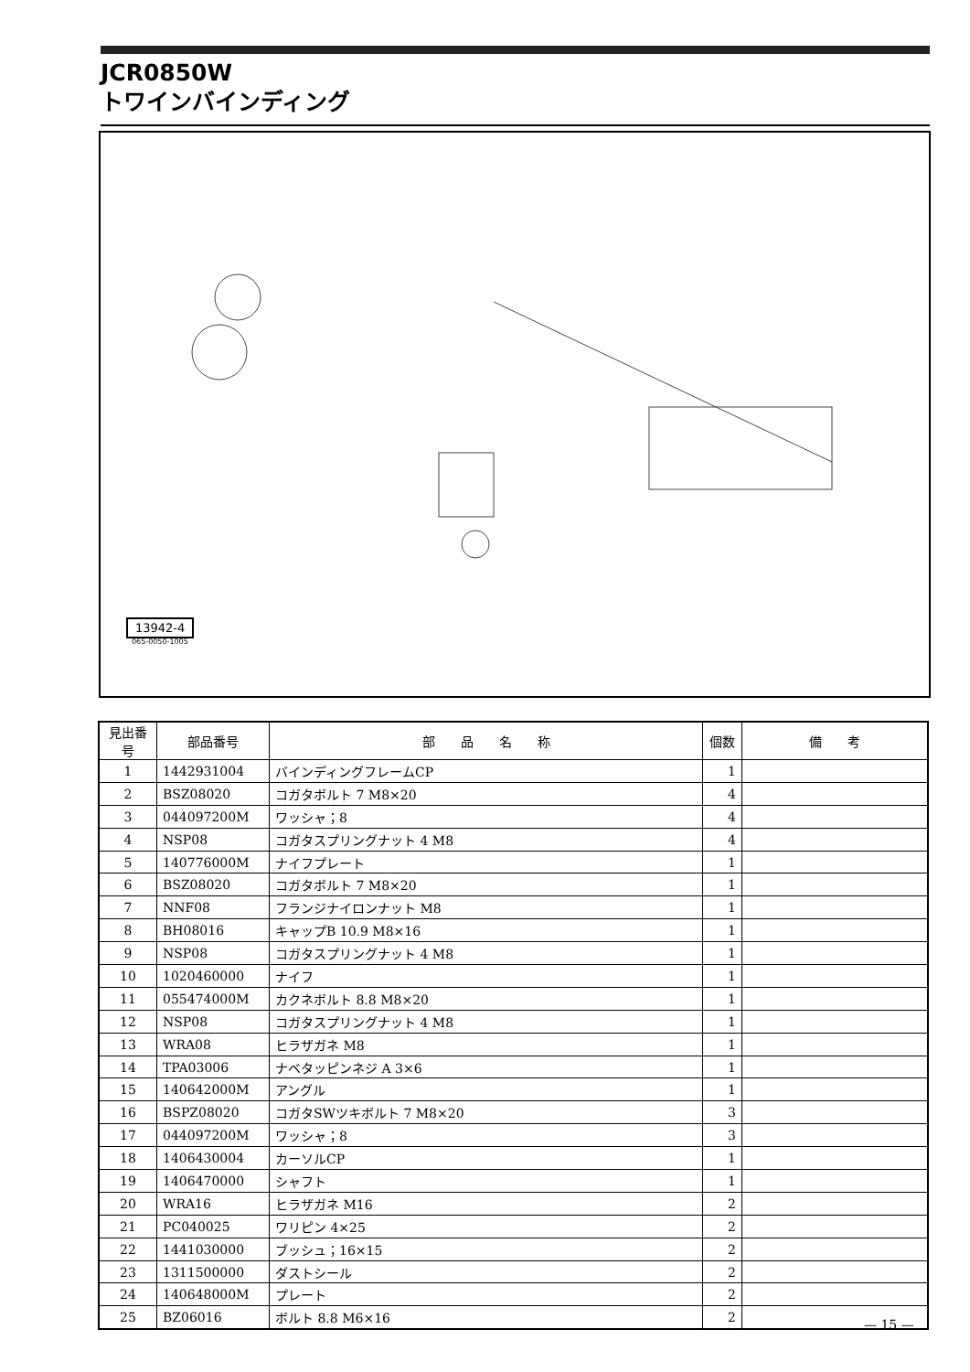JCR0850W
トワインバインディング
13942-4
065-0050-1005
| 見出番号 | 部品番号 | 部 品 名 称 | 個数 | 備 考 |
| --- | --- | --- | --- | --- |
| 1 | 1442931004 | バインディングフレームCP | 1 | |
| 2 | BSZ08020 | コガタボルト 7 M8×20 | 4 | |
| 3 | 044097200M | ワッシャ；8 | 4 | |
| 4 | NSP08 | コガタスプリングナット 4 M8 | 4 | |
| 5 | 140776000M | ナイフプレート | 1 | |
| 6 | BSZ08020 | コガタボルト 7 M8×20 | 1 | |
| 7 | NNF08 | フランジナイロンナット M8 | 1 | |
| 8 | BH08016 | キャップB 10.9 M8×16 | 1 | |
| 9 | NSP08 | コガタスプリングナット 4 M8 | 1 | |
| 10 | 1020460000 | ナイフ | 1 | |
| 11 | 055474000M | カクネボルト 8.8 M8×20 | 1 | |
| 12 | NSP08 | コガタスプリングナット 4 M8 | 1 | |
| 13 | WRA08 | ヒラザガネ M8 | 1 | |
| 14 | TPA03006 | ナベタッピンネジ A 3×6 | 1 | |
| 15 | 140642000M | アングル | 1 | |
| 16 | BSPZ08020 | コガタSWツキボルト 7 M8×20 | 3 | |
| 17 | 044097200M | ワッシャ；8 | 3 | |
| 18 | 1406430004 | カーソルCP | 1 | |
| 19 | 1406470000 | シャフト | 1 | |
| 20 | WRA16 | ヒラザガネ M16 | 2 | |
| 21 | PC040025 | ワリピン 4×25 | 2 | |
| 22 | 1441030000 | ブッシュ；16×15 | 2 | |
| 23 | 1311500000 | ダストシール | 2 | |
| 24 | 140648000M | プレート | 2 | |
| 25 | BZ06016 | ボルト 8.8 M6×16 | 2 | |
— 15 —